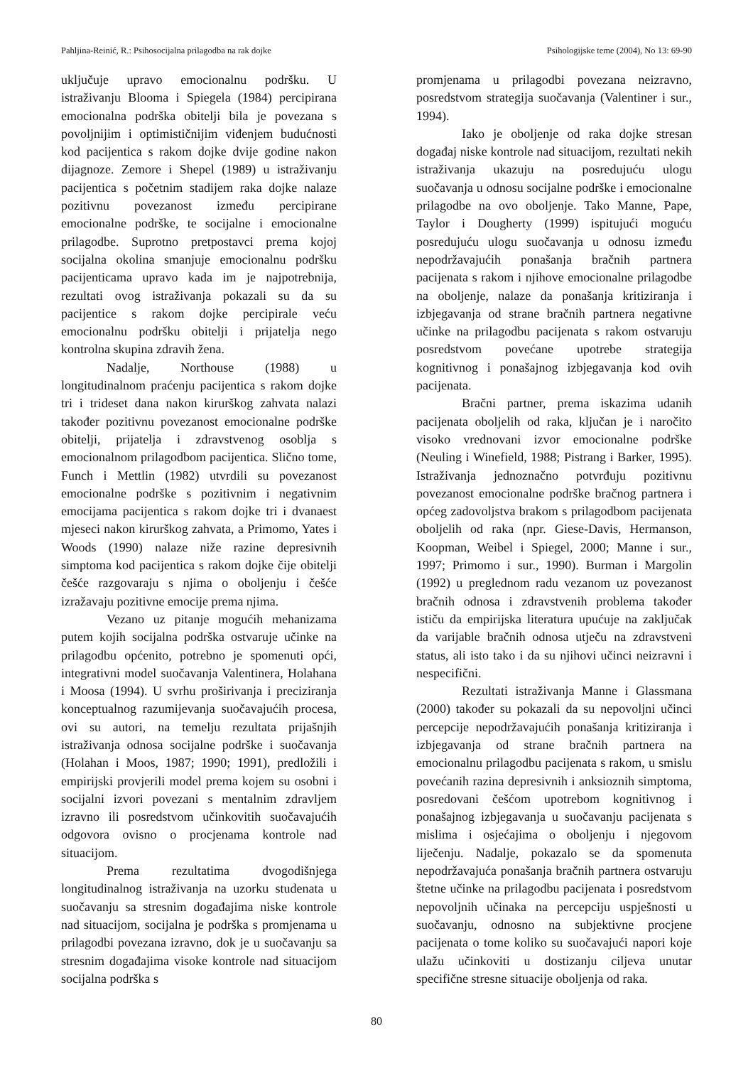Pahljina-Reinić, R.: Psihosocijalna prilagodba na rak dojke Psihologijske teme (2004), No 13: 69-90
uključuje upravo emocionalnu podršku. U istraživanju Blooma i Spiegela (1984) percipirana emocionalna podrška obitelji bila je povezana s povoljnijim i optimističnijim viđenjem budućnosti kod pacijentica s rakom dojke dvije godine nakon dijagnoze. Zemore i Shepel (1989) u istraživanju pacijentica s početnim stadijem raka dojke nalaze pozitivnu povezanost između percipirane emocionalne podrške, te socijalne i emocionalne prilagodbe. Suprotno pretpostavci prema kojoj socijalna okolina smanjuje emocionalnu podršku pacijenticama upravo kada im je najpotrebnija, rezultati ovog istraživanja pokazali su da su pacijentice s rakom dojke percipirale veću emocionalnu podršku obitelji i prijatelja nego kontrolna skupina zdravih žena.
Nadalje, Northouse (1988) u longitudinalnom praćenju pacijentica s rakom dojke tri i trideset dana nakon kirurškog zahvata nalazi također pozitivnu povezanost emocionalne podrške obitelji, prijatelja i zdravstvenog osoblja s emocionalnom prilagodbom pacijentica. Slično tome, Funch i Mettlin (1982) utvrdili su povezanost emocionalne podrške s pozitivnim i negativnim emocijama pacijentica s rakom dojke tri i dvanaest mjeseci nakon kirurškog zahvata, a Primomo, Yates i Woods (1990) nalaze niže razine depresivnih simptoma kod pacijentica s rakom dojke čije obitelji češće razgovaraju s njima o oboljenju i češće izražavaju pozitivne emocije prema njima.
Vezano uz pitanje mogućih mehanizama putem kojih socijalna podrška ostvaruje učinke na prilagodbu općenito, potrebno je spomenuti opći, integrativni model suočavanja Valentinera, Holahana i Moosa (1994). U svrhu proširivanja i preciziranja konceptualnog razumijevanja suočavajućih procesa, ovi su autori, na temelju rezultata prijašnjih istraživanja odnosa socijalne podrške i suočavanja (Holahan i Moos, 1987; 1990; 1991), predložili i empirijski provjerili model prema kojem su osobni i socijalni izvori povezani s mentalnim zdravljem izravno ili posredstvom učinkovitih suočavajućih odgovora ovisno o procjenama kontrole nad situacijom.
Prema rezultatima dvogodišnjega longitudinalnog istraživanja na uzorku studenata u suočavanju sa stresnim događajima niske kontrole nad situacijom, socijalna je podrška s promjenama u prilagodbi povezana izravno, dok je u suočavanju sa stresnim događajima visoke kontrole nad situacijom socijalna podrška s
promjenama u prilagodbi povezana neizravno, posredstvom strategija suočavanja (Valentiner i sur., 1994).
Iako je oboljenje od raka dojke stresan događaj niske kontrole nad situacijom, rezultati nekih istraživanja ukazuju na posredujuću ulogu suočavanja u odnosu socijalne podrške i emocionalne prilagodbe na ovo oboljenje. Tako Manne, Pape, Taylor i Dougherty (1999) ispitujući moguću posredujuću ulogu suočavanja u odnosu između nepodržavajućih ponašanja bračnih partnera pacijenata s rakom i njihove emocionalne prilagodbe na oboljenje, nalaze da ponašanja kritiziranja i izbjegavanja od strane bračnih partnera negativne učinke na prilagodbu pacijenata s rakom ostvaruju posredstvom povećane upotrebe strategija kognitivnog i ponašajnog izbjegavanja kod ovih pacijenata.
Bračni partner, prema iskazima udanih pacijenata oboljelih od raka, ključan je i naročito visoko vrednovani izvor emocionalne podrške (Neuling i Winefield, 1988; Pistrang i Barker, 1995). Istraživanja jednoznačno potvrđuju pozitivnu povezanost emocionalne podrške bračnog partnera i općeg zadovoljstva brakom s prilagodbom pacijenata oboljelih od raka (npr. Giese-Davis, Hermanson, Koopman, Weibel i Spiegel, 2000; Manne i sur., 1997; Primomo i sur., 1990). Burman i Margolin (1992) u preglednom radu vezanom uz povezanost bračnih odnosa i zdravstvenih problema također ističu da empirijska literatura upućuje na zaključak da varijable bračnih odnosa utječu na zdravstveni status, ali isto tako i da su njihovi učinci neizravni i nespecifični.
Rezultati istraživanja Manne i Glassmana (2000) također su pokazali da su nepovoljni učinci percepcije nepodržavajućih ponašanja kritiziranja i izbjegavanja od strane bračnih partnera na emocionalnu prilagodbu pacijenata s rakom, u smislu povećanih razina depresivnih i anksioznih simptoma, posredovani češćom upotrebom kognitivnog i ponašajnog izbjegavanja u suočavanju pacijenata s mislima i osjećajima o oboljenju i njegovom liječenju. Nadalje, pokazalo se da spomenuta nepodržavajuća ponašanja bračnih partnera ostvaruju štetne učinke na prilagodbu pacijenata i posredstvom nepovoljnih učinaka na percepciju uspješnosti u suočavanju, odnosno na subjektivne procjene pacijenata o tome koliko su suočavajući napori koje ulažu učinkoviti u dostizanju ciljeva unutar specifične stresne situacije oboljenja od raka.
80